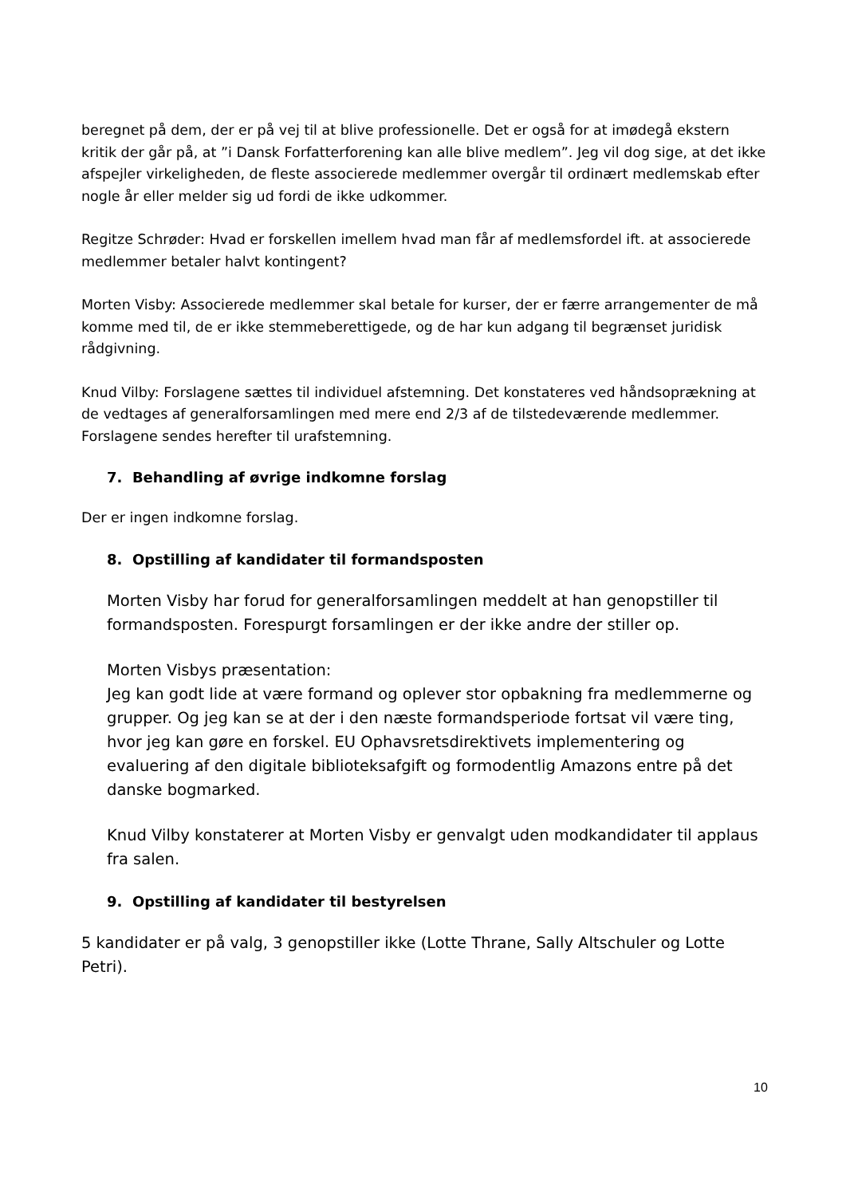beregnet på dem, der er på vej til at blive professionelle. Det er også for at imødegå ekstern kritik der går på, at ”i Dansk Forfatterforening kan alle blive medlem”. Jeg vil dog sige, at det ikke afspejler virkeligheden, de fleste associerede medlemmer overgår til ordinært medlemskab efter nogle år eller melder sig ud fordi de ikke udkommer.
Regitze Schrøder: Hvad er forskellen imellem hvad man får af medlemsfordel ift. at associerede medlemmer betaler halvt kontingent?
Morten Visby: Associerede medlemmer skal betale for kurser, der er færre arrangementer de må komme med til, de er ikke stemmeberettigede, og de har kun adgang til begrænset juridisk rådgivning.
Knud Vilby: Forslagene sættes til individuel afstemning. Det konstateres ved håndsoprækning at de vedtages af generalforsamlingen med mere end 2/3 af de tilstedeværende medlemmer. Forslagene sendes herefter til urafstemning.
7. Behandling af øvrige indkomne forslag
Der er ingen indkomne forslag.
8. Opstilling af kandidater til formandsposten
Morten Visby har forud for generalforsamlingen meddelt at han genopstiller til formandsposten. Forespurgt forsamlingen er der ikke andre der stiller op.
Morten Visbys præsentation:
Jeg kan godt lide at være formand og oplever stor opbakning fra medlemmerne og grupper. Og jeg kan se at der i den næste formandsperiode fortsat vil være ting, hvor jeg kan gøre en forskel. EU Ophavsretsdirektivets implementering og evaluering af den digitale biblioteksafgift og formodentlig Amazons entre på det danske bogmarked.
Knud Vilby konstaterer at Morten Visby er genvalgt uden modkandidater til applaus fra salen.
9. Opstilling af kandidater til bestyrelsen
5 kandidater er på valg, 3 genopstiller ikke (Lotte Thrane, Sally Altschuler og Lotte Petri).
10